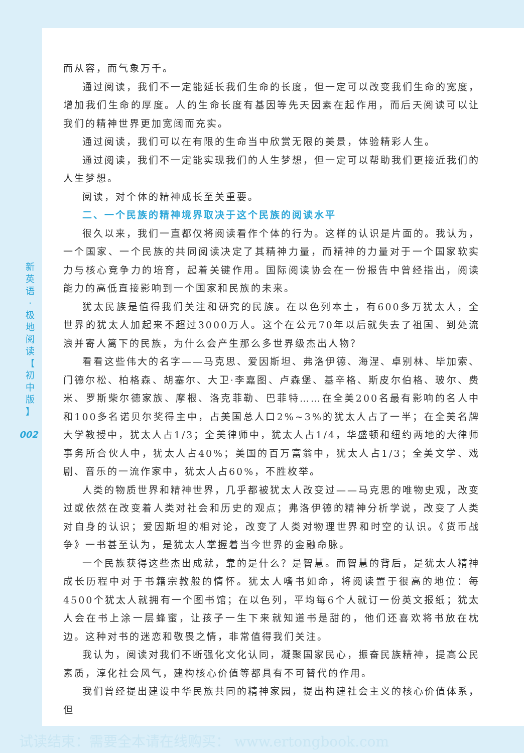新
英
语
·
极
地
阅
读
【
初
中
版
】
002
而从容，而气象万千。
通过阅读，我们不一定能延长我们生命的长度，但一定可以改变我们生命的宽度，增加我们生命的厚度。人的生命长度有基因等先天因素在起作用，而后天阅读可以让我们的精神世界更加宽阔而充实。
通过阅读，我们可以在有限的生命当中欣赏无限的美景，体验精彩人生。
通过阅读，我们不一定能实现我们的人生梦想，但一定可以帮助我们更接近我们的人生梦想。
阅读，对个体的精神成长至关重要。
二、一个民族的精神境界取决于这个民族的阅读水平
很久以来，我们一直都仅将阅读看作个体的行为。这样的认识是片面的。我认为，一个国家、一个民族的共同阅读决定了其精神力量，而精神的力量对于一个国家软实力与核心竞争力的培育，起着关键作用。国际阅读协会在一份报告中曾经指出，阅读能力的高低直接影响到一个国家和民族的未来。
犹太民族是值得我们关注和研究的民族。在以色列本土，有600多万犹太人，全世界的犹太人加起来不超过3000万人。这个在公元70年以后就失去了祖国、到处流浪并寄人篱下的民族，为什么会产生那么多世界级杰出人物？
看看这些伟大的名字——马克思、爱因斯坦、弗洛伊德、海涅、卓别林、毕加索、门德尔松、柏格森、胡塞尔、大卫·李嘉图、卢森堡、基辛格、斯皮尔伯格、玻尔、费米、罗斯柴尔德家族、摩根、洛克菲勒、巴菲特……在全美200名最有影响的名人中和100多名诺贝尔奖得主中，占美国总人口2%~3%的犹太人占了一半；在全美名牌大学教授中，犹太人占1/3；全美律师中，犹太人占1/4，华盛顿和纽约两地的大律师事务所合伙人中，犹太人占40%；美国的百万富翁中，犹太人占1/3；全美文学、戏剧、音乐的一流作家中，犹太人占60%，不胜枚举。
人类的物质世界和精神世界，几乎都被犹太人改变过——马克思的唯物史观，改变过或依然在改变着人类对社会和历史的观点；弗洛伊德的精神分析学说，改变了人类对自身的认识；爱因斯坦的相对论，改变了人类对物理世界和时空的认识。《货币战争》一书甚至认为，是犹太人掌握着当今世界的金融命脉。
一个民族获得这些杰出成就，靠的是什么？是智慧。而智慧的背后，是犹太人精神成长历程中对于书籍宗教般的情怀。犹太人嗜书如命，将阅读置于很高的地位：每4500个犹太人就拥有一个图书馆；在以色列，平均每6个人就订一份英文报纸；犹太人会在书上涂一层蜂蜜，让孩子一生下来就知道书是甜的，他们还喜欢将书放在枕边。这种对书的迷恋和敬畏之情，非常值得我们关注。
我认为，阅读对我们不断强化文化认同，凝聚国家民心，振奋民族精神，提高公民素质，淳化社会风气，建构核心价值等都具有不可替代的作用。
我们曾经提出建设中华民族共同的精神家园，提出构建社会主义的核心价值体系，但
试读结束：需要全本请在线购买： www.ertongbook.com